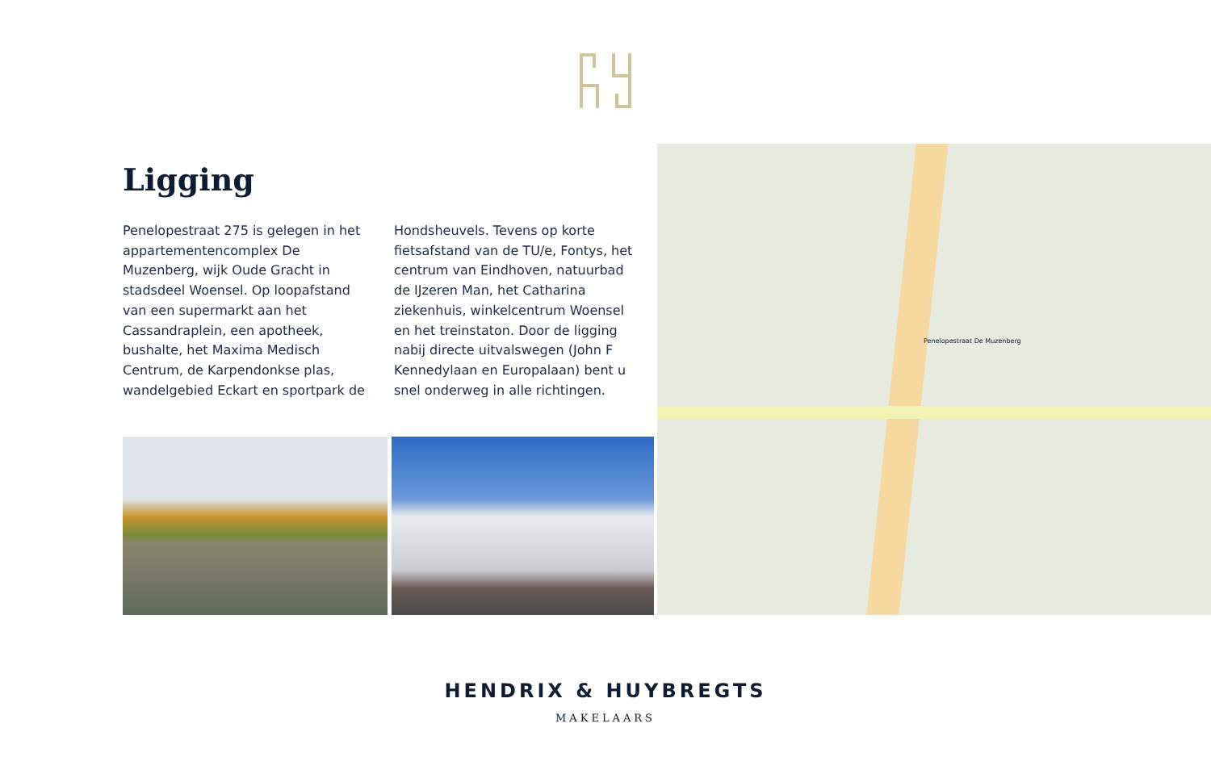Ligging
Penelopestraat 275 is gelegen in het appartementencomplex De Muzenberg, wijk Oude Gracht in stadsdeel Woensel. Op loopafstand van een supermarkt aan het Cassandraplein, een apotheek, bushalte, het Maxima Medisch Centrum, de Karpendonkse plas, wandelgebied Eckart en sportpark de Hondsheuvels. Tevens op korte fietsafstand van de TU/e, Fontys, het centrum van Eindhoven, natuurbad de IJzeren Man, het Catharina ziekenhuis, winkelcentrum Woensel en het treinstaton. Door de ligging nabij directe uitvalswegen (John F Kennedylaan en Europalaan) bent u snel onderweg in alle richtingen.
Penelopestraat De Muzenberg
HENDRIX & HUYBREGTS
MAKELAARS